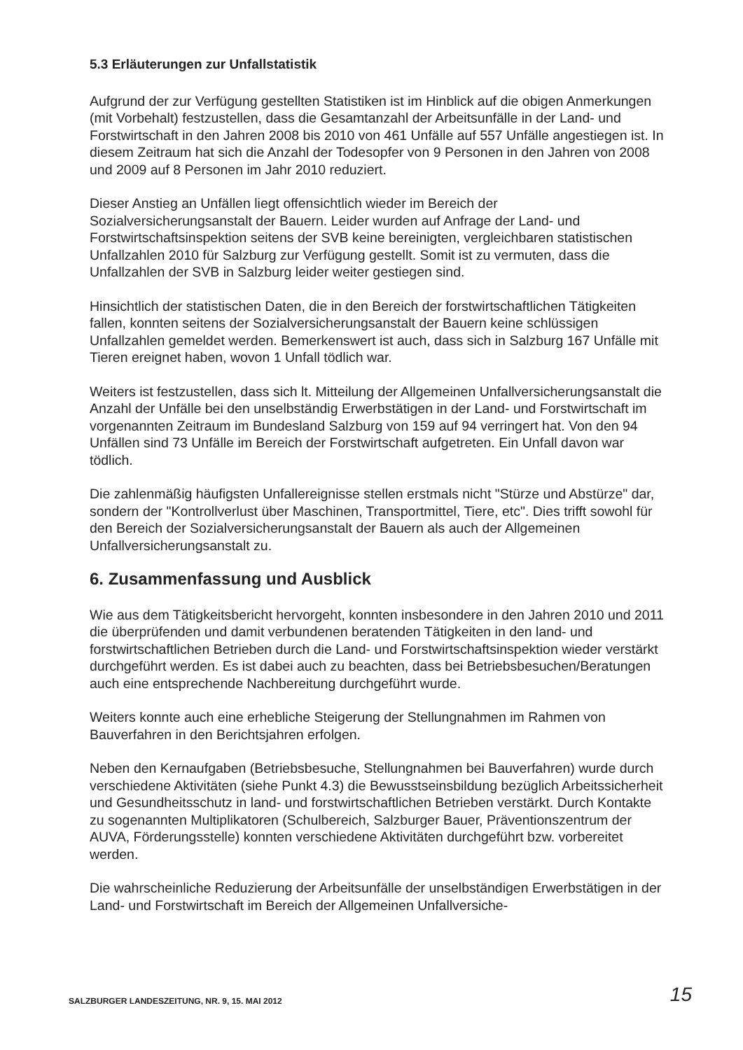5.3 Erläuterungen zur Unfallstatistik
Aufgrund der zur Verfügung gestellten Statistiken ist im Hinblick auf die obigen Anmerkungen (mit Vorbehalt) festzustellen, dass die Gesamtanzahl der Arbeitsunfälle in der Land- und Forstwirtschaft in den Jahren 2008 bis 2010 von 461 Unfälle auf 557 Unfälle angestiegen ist. In diesem Zeitraum hat sich die Anzahl der Todesopfer von 9 Personen in den Jahren von 2008 und 2009 auf 8 Personen im Jahr 2010 reduziert.
Dieser Anstieg an Unfällen liegt offensichtlich wieder im Bereich der Sozialversicherungsanstalt der Bauern. Leider wurden auf Anfrage der Land- und Forstwirtschaftsinspektion seitens der SVB keine bereinigten, vergleichbaren statistischen Unfallzahlen 2010 für Salzburg zur Verfügung gestellt. Somit ist zu vermuten, dass die Unfallzahlen der SVB in Salzburg leider weiter gestiegen sind.
Hinsichtlich der statistischen Daten, die in den Bereich der forstwirtschaftlichen Tätigkeiten fallen, konnten seitens der Sozialversicherungsanstalt der Bauern keine schlüssigen Unfallzahlen gemeldet werden. Bemerkenswert ist auch, dass sich in Salzburg 167 Unfälle mit Tieren ereignet haben, wovon 1 Unfall tödlich war.
Weiters ist festzustellen, dass sich lt. Mitteilung der Allgemeinen Unfallversicherungsanstalt die Anzahl der Unfälle bei den unselbständig Erwerbstätigen in der Land- und Forstwirtschaft im vorgenannten Zeitraum im Bundesland Salzburg von 159 auf 94 verringert hat. Von den 94 Unfällen sind 73 Unfälle im Bereich der Forstwirtschaft aufgetreten. Ein Unfall davon war tödlich.
Die zahlenmäßig häufigsten Unfallereignisse stellen erstmals nicht "Stürze und Abstürze" dar, sondern der "Kontrollverlust über Maschinen, Transportmittel, Tiere, etc". Dies trifft sowohl für den Bereich der Sozialversicherungsanstalt der Bauern als auch der Allgemeinen Unfallversicherungsanstalt zu.
6. Zusammenfassung und Ausblick
Wie aus dem Tätigkeitsbericht hervorgeht, konnten insbesondere in den Jahren 2010 und 2011 die überprüfenden und damit verbundenen beratenden Tätigkeiten in den land- und forstwirtschaftlichen Betrieben durch die Land- und Forstwirtschaftsinspektion wieder verstärkt durchgeführt werden. Es ist dabei auch zu beachten, dass bei Betriebsbesuchen/Beratungen auch eine entsprechende Nachbereitung durchgeführt wurde.
Weiters konnte auch eine erhebliche Steigerung der Stellungnahmen im Rahmen von Bauverfahren in den Berichtsjahren erfolgen.
Neben den Kernaufgaben (Betriebsbesuche, Stellungnahmen bei Bauverfahren) wurde durch verschiedene Aktivitäten (siehe Punkt 4.3) die Bewusstseinsbildung bezüglich Arbeitssicherheit und Gesundheitsschutz in land- und forstwirtschaftlichen Betrieben verstärkt. Durch Kontakte zu sogenannten Multiplikatoren (Schulbereich, Salzburger Bauer, Präventionszentrum der AUVA, Förderungsstelle) konnten verschiedene Aktivitäten durchgeführt bzw. vorbereitet werden.
Die wahrscheinliche Reduzierung der Arbeitsunfälle der unselbständigen Erwerbstätigen in der Land- und Forstwirtschaft im Bereich der Allgemeinen Unfallversiche-
SALZBURGER LANDESZEITUNG, NR. 9, 15. MAI 2012 15